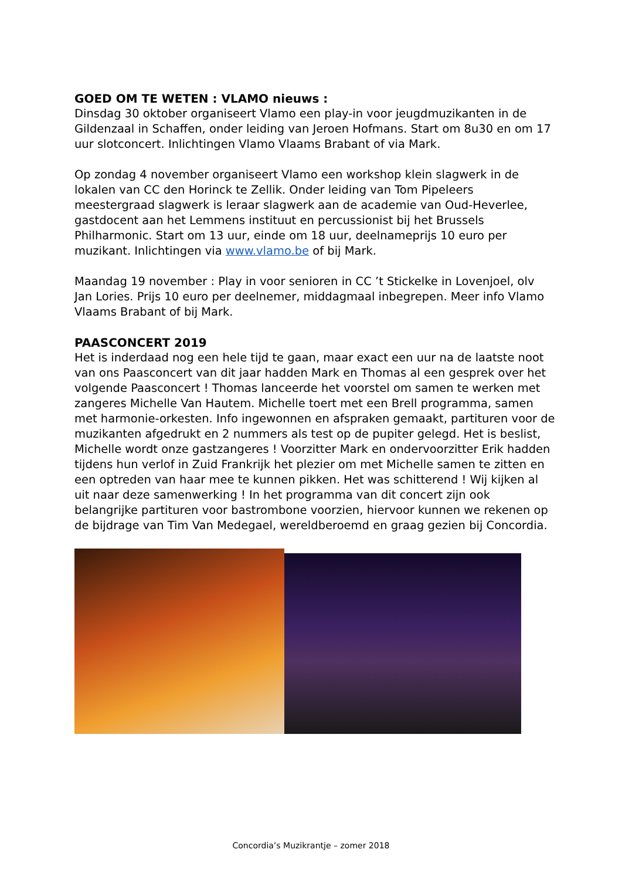GOED OM TE WETEN : VLAMO nieuws :
Dinsdag 30 oktober organiseert Vlamo een play-in voor jeugdmuzikanten in de Gildenzaal in Schaffen, onder leiding van Jeroen Hofmans. Start om 8u30 en om 17 uur slotconcert. Inlichtingen Vlamo Vlaams Brabant of via Mark.
Op zondag 4 november organiseert Vlamo een workshop klein slagwerk in de lokalen van CC den Horinck te Zellik. Onder leiding van Tom Pipeleers meestergraad slagwerk is leraar slagwerk aan de academie van Oud-Heverlee, gastdocent aan het Lemmens instituut en percussionist bij het Brussels Philharmonic. Start om 13 uur, einde om 18 uur, deelnameprijs 10 euro per muzikant. Inlichtingen via www.vlamo.be of bij Mark.
Maandag 19 november : Play in voor senioren in CC ’t Stickelke in Lovenjoel, olv Jan Lories. Prijs 10 euro per deelnemer, middagmaal inbegrepen. Meer info Vlamo Vlaams Brabant of bij Mark.
PAASCONCERT 2019
Het is inderdaad nog een hele tijd te gaan, maar exact een uur na de laatste noot van ons Paasconcert van dit jaar hadden Mark en Thomas al een gesprek over het volgende Paasconcert ! Thomas lanceerde het voorstel om samen te werken met zangeres Michelle Van Hautem. Michelle toert met een Brell programma, samen met harmonie-orkesten. Info ingewonnen en afspraken gemaakt, partituren voor de muzikanten afgedrukt en 2 nummers als test op de pupiter gelegd. Het is beslist, Michelle wordt onze gastzangeres ! Voorzitter Mark en ondervoorzitter Erik hadden tijdens hun verlof in Zuid Frankrijk het plezier om met Michelle samen te zitten en een optreden van haar mee te kunnen pikken. Het was schitterend ! Wij kijken al uit naar deze samenwerking ! In het programma van dit concert zijn ook belangrijke partituren voor bastrombone voorzien, hiervoor kunnen we rekenen op de bijdrage van Tim Van Medegael, wereldberoemd en graag gezien bij Concordia.
Concordia’s Muzikrantje – zomer 2018